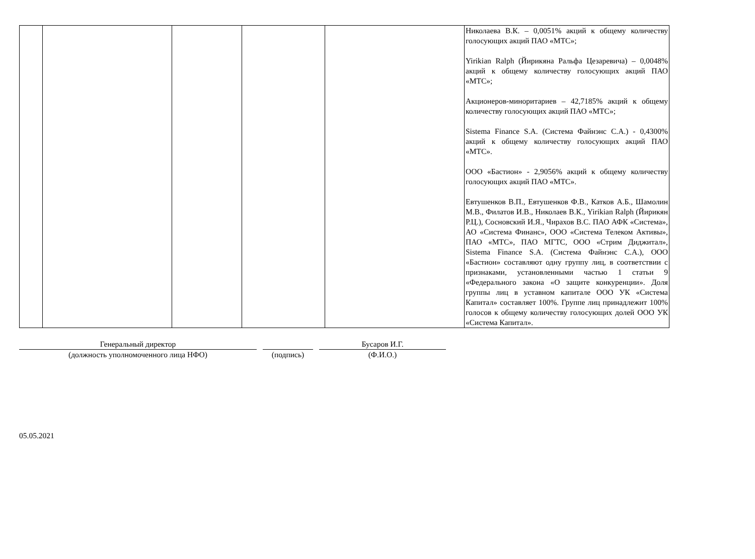| | | | | | Николаева В.К. – 0,0051% акций к общему количеству голосующих акций ПАО «МТС»; Yirikian Ralph (Йирикяна Ральфа Цезаревича) – 0,0048% акций к общему количеству голосующих акций ПАО «МТС»; Акционеров-миноритариев – 42,7185% акций к общему количеству голосующих акций ПАО «МТС»; Sistema Finance S.A. (Система Файнэнс С.А.) - 0,4300% акций к общему количеству голосующих акций ПАО «МТС». ООО «Бастион» - 2,9056% акций к общему количеству голосующих акций ПАО «МТС». Евтушенков В.П., Евтушенков Ф.В., Катков А.Б., Шамолин М.В., Филатов И.В., Николаев В.К., Yirikian Ralph (Йирикян Р.Ц.), Сосновский И.Я., Чирахов В.С. ПАО АФК «Система», АО «Система Финанс», ООО «Система Телеком Активы», ПАО «МТС», ПАО МГТС, ООО «Стрим Диджитал», Sistema Finance S.A. (Система Файнэнс С.А.), ООО «Бастион» составляют одну группу лиц, в соответствии с признаками, установленными частью 1 статьи 9 «Федерального закона «О защите конкуренции». Доля группы лиц в уставном капитале ООО УК «Система Капитал» составляет 100%. Группе лиц принадлежит 100% голосов к общему количеству голосующих долей ООО УК «Система Капитал». |
Генеральный директор
(должность уполномоченного лица НФО)
(подпись) Бусаров И.Г.
(Ф.И.О.)
05.05.2021